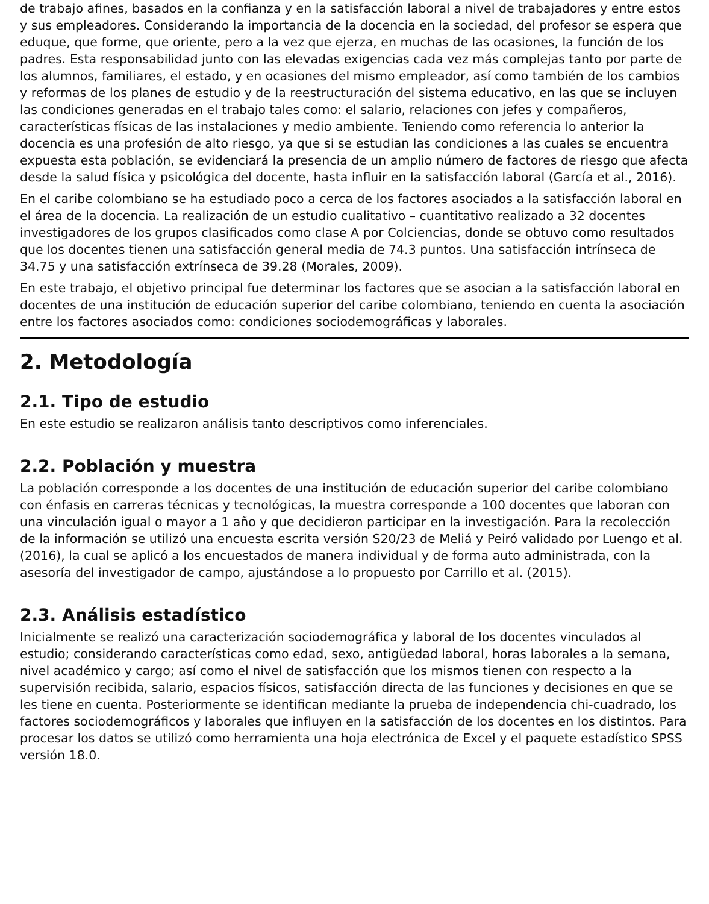de trabajo afines, basados en la confianza y en la satisfacción laboral a nivel de trabajadores y entre estos y sus empleadores. Considerando la importancia de la docencia en la sociedad, del profesor se espera que eduque, que forme, que oriente, pero a la vez que ejerza, en muchas de las ocasiones, la función de los padres. Esta responsabilidad junto con las elevadas exigencias cada vez más complejas tanto por parte de los alumnos, familiares, el estado, y en ocasiones del mismo empleador, así como también de los cambios y reformas de los planes de estudio y de la reestructuración del sistema educativo, en las que se incluyen las condiciones generadas en el trabajo tales como: el salario, relaciones con jefes y compañeros, características físicas de las instalaciones y medio ambiente. Teniendo como referencia lo anterior la docencia es una profesión de alto riesgo, ya que si se estudian las condiciones a las cuales se encuentra expuesta esta población, se evidenciará la presencia de un amplio número de factores de riesgo que afecta desde la salud física y psicológica del docente, hasta influir en la satisfacción laboral (García et al., 2016).
En el caribe colombiano se ha estudiado poco a cerca de los factores asociados a la satisfacción laboral en el área de la docencia. La realización de un estudio cualitativo – cuantitativo realizado a 32 docentes investigadores de los grupos clasificados como clase A por Colciencias, donde se obtuvo como resultados que los docentes tienen una satisfacción general media de 74.3 puntos. Una satisfacción intrínseca de 34.75 y una satisfacción extrínseca de 39.28 (Morales, 2009).
En este trabajo, el objetivo principal fue determinar los factores que se asocian a la satisfacción laboral en docentes de una institución de educación superior del caribe colombiano, teniendo en cuenta la asociación entre los factores asociados como: condiciones sociodemográficas y laborales.
2. Metodología
2.1. Tipo de estudio
En este estudio se realizaron análisis tanto descriptivos como inferenciales.
2.2. Población y muestra
La población corresponde a los docentes de una institución de educación superior del caribe colombiano con énfasis en carreras técnicas y tecnológicas, la muestra corresponde a 100 docentes que laboran con una vinculación igual o mayor a 1 año y que decidieron participar en la investigación. Para la recolección de la información se utilizó una encuesta escrita versión S20/23 de Meliá y Peiró validado por Luengo et al. (2016), la cual se aplicó a los encuestados de manera individual y de forma auto administrada, con la asesoría del investigador de campo, ajustándose a lo propuesto por Carrillo et al. (2015).
2.3. Análisis estadístico
Inicialmente se realizó una caracterización sociodemográfica y laboral de los docentes vinculados al estudio; considerando características como edad, sexo, antigüedad laboral, horas laborales a la semana, nivel académico y cargo; así como el nivel de satisfacción que los mismos tienen con respecto a la supervisión recibida, salario, espacios físicos, satisfacción directa de las funciones y decisiones en que se les tiene en cuenta. Posteriormente se identifican mediante la prueba de independencia chi-cuadrado, los factores sociodemográficos y laborales que influyen en la satisfacción de los docentes en los distintos. Para procesar los datos se utilizó como herramienta una hoja electrónica de Excel y el paquete estadístico SPSS versión 18.0.